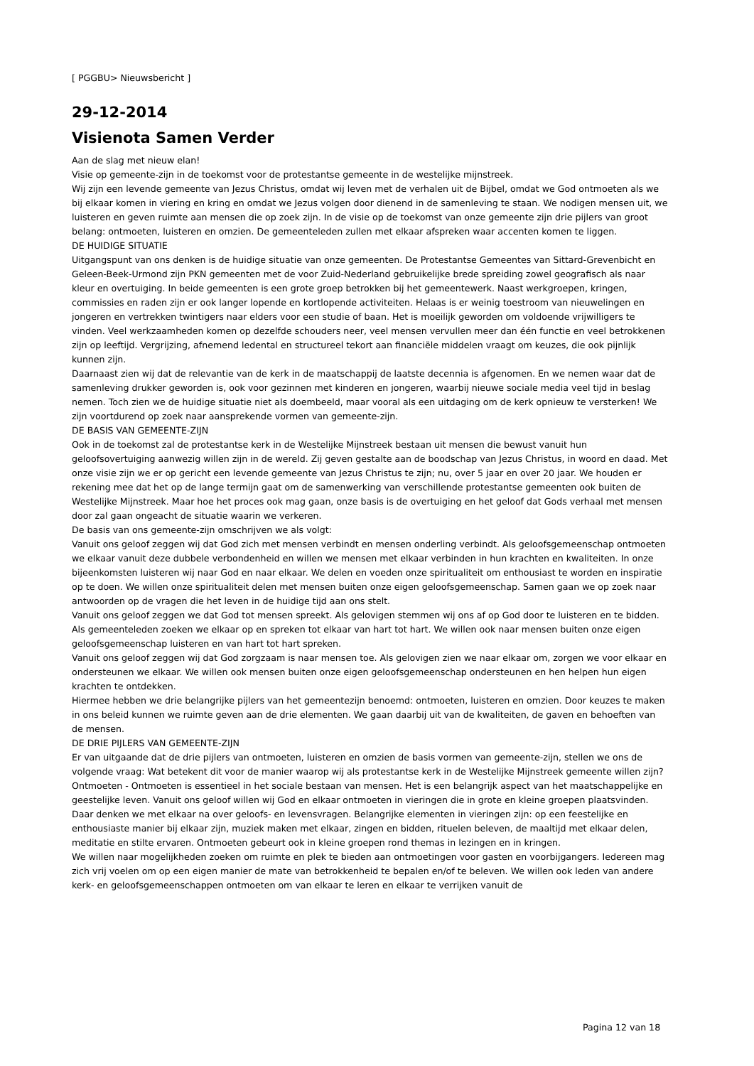[ PGGBU> Nieuwsbericht ]
29-12-2014
Visienota Samen Verder
Aan de slag met nieuw elan!
Visie op gemeente-zijn in de toekomst voor de protestantse gemeente in de westelijke mijnstreek.
Wij zijn een levende gemeente van Jezus Christus, omdat wij leven met de verhalen uit de Bijbel, omdat we God ontmoeten als we bij elkaar komen in viering en kring en omdat we Jezus volgen door dienend in de samenleving te staan. We nodigen mensen uit, we luisteren en geven ruimte aan mensen die op zoek zijn. In de visie op de toekomst van onze gemeente zijn drie pijlers van groot belang: ontmoeten, luisteren en omzien. De gemeenteleden zullen met elkaar afspreken waar accenten komen te liggen.
DE HUIDIGE SITUATIE
Uitgangspunt van ons denken is de huidige situatie van onze gemeenten. De Protestantse Gemeentes van Sittard-Grevenbicht en Geleen-Beek-Urmond zijn PKN gemeenten met de voor Zuid-Nederland gebruikelijke brede spreiding zowel geografisch als naar kleur en overtuiging. In beide gemeenten is een grote groep betrokken bij het gemeentewerk. Naast werkgroepen, kringen, commissies en raden zijn er ook langer lopende en kortlopende activiteiten. Helaas is er weinig toestroom van nieuwelingen en jongeren en vertrekken twintigers naar elders voor een studie of baan. Het is moeilijk geworden om voldoende vrijwilligers te vinden. Veel werkzaamheden komen op dezelfde schouders neer, veel mensen vervullen meer dan één functie en veel betrokkenen zijn op leeftijd. Vergrijzing, afnemend ledental en structureel tekort aan financiële middelen vraagt om keuzes, die ook pijnlijk kunnen zijn.
Daarnaast zien wij dat de relevantie van de kerk in de maatschappij de laatste decennia is afgenomen. En we nemen waar dat de samenleving drukker geworden is, ook voor gezinnen met kinderen en jongeren, waarbij nieuwe sociale media veel tijd in beslag nemen. Toch zien we de huidige situatie niet als doembeeld, maar vooral als een uitdaging om de kerk opnieuw te versterken! We zijn voortdurend op zoek naar aansprekende vormen van gemeente-zijn.
DE BASIS VAN GEMEENTE-ZIJN
Ook in de toekomst zal de protestantse kerk in de Westelijke Mijnstreek bestaan uit mensen die bewust vanuit hun geloofsovertuiging aanwezig willen zijn in de wereld. Zij geven gestalte aan de boodschap van Jezus Christus, in woord en daad. Met onze visie zijn we er op gericht een levende gemeente van Jezus Christus te zijn; nu, over 5 jaar en over 20 jaar. We houden er rekening mee dat het op de lange termijn gaat om de samenwerking van verschillende protestantse gemeenten ook buiten de Westelijke Mijnstreek. Maar hoe het proces ook mag gaan, onze basis is de overtuiging en het geloof dat Gods verhaal met mensen door zal gaan ongeacht de situatie waarin we verkeren.
De basis van ons gemeente-zijn omschrijven we als volgt:
Vanuit ons geloof zeggen wij dat God zich met mensen verbindt en mensen onderling verbindt. Als geloofsgemeenschap ontmoeten we elkaar vanuit deze dubbele verbondenheid en willen we mensen met elkaar verbinden in hun krachten en kwaliteiten. In onze bijeenkomsten luisteren wij naar God en naar elkaar. We delen en voeden onze spiritualiteit om enthousiast te worden en inspiratie op te doen. We willen onze spiritualiteit delen met mensen buiten onze eigen geloofsgemeenschap. Samen gaan we op zoek naar antwoorden op de vragen die het leven in de huidige tijd aan ons stelt.
Vanuit ons geloof zeggen we dat God tot mensen spreekt. Als gelovigen stemmen wij ons af op God door te luisteren en te bidden. Als gemeenteleden zoeken we elkaar op en spreken tot elkaar van hart tot hart. We willen ook naar mensen buiten onze eigen geloofsgemeenschap luisteren en van hart tot hart spreken.
Vanuit ons geloof zeggen wij dat God zorgzaam is naar mensen toe. Als gelovigen zien we naar elkaar om, zorgen we voor elkaar en ondersteunen we elkaar. We willen ook mensen buiten onze eigen geloofsgemeenschap ondersteunen en hen helpen hun eigen krachten te ontdekken.
Hiermee hebben we drie belangrijke pijlers van het gemeentezijn benoemd: ontmoeten, luisteren en omzien. Door keuzes te maken in ons beleid kunnen we ruimte geven aan de drie elementen. We gaan daarbij uit van de kwaliteiten, de gaven en behoeften van de mensen.
DE DRIE PIJLERS VAN GEMEENTE-ZIJN
Er van uitgaande dat de drie pijlers van ontmoeten, luisteren en omzien de basis vormen van gemeente-zijn, stellen we ons de volgende vraag: Wat betekent dit voor de manier waarop wij als protestantse kerk in de Westelijke Mijnstreek gemeente willen zijn?
Ontmoeten - Ontmoeten is essentieel in het sociale bestaan van mensen. Het is een belangrijk aspect van het maatschappelijke en geestelijke leven. Vanuit ons geloof willen wij God en elkaar ontmoeten in vieringen die in grote en kleine groepen plaatsvinden. Daar denken we met elkaar na over geloofs- en levensvragen. Belangrijke elementen in vieringen zijn: op een feestelijke en enthousiaste manier bij elkaar zijn, muziek maken met elkaar, zingen en bidden, rituelen beleven, de maaltijd met elkaar delen, meditatie en stilte ervaren. Ontmoeten gebeurt ook in kleine groepen rond themas in lezingen en in kringen.
We willen naar mogelijkheden zoeken om ruimte en plek te bieden aan ontmoetingen voor gasten en voorbijgangers. Iedereen mag zich vrij voelen om op een eigen manier de mate van betrokkenheid te bepalen en/of te beleven. We willen ook leden van andere kerk- en geloofsgemeenschappen ontmoeten om van elkaar te leren en elkaar te verrijken vanuit de
Pagina 12 van 18